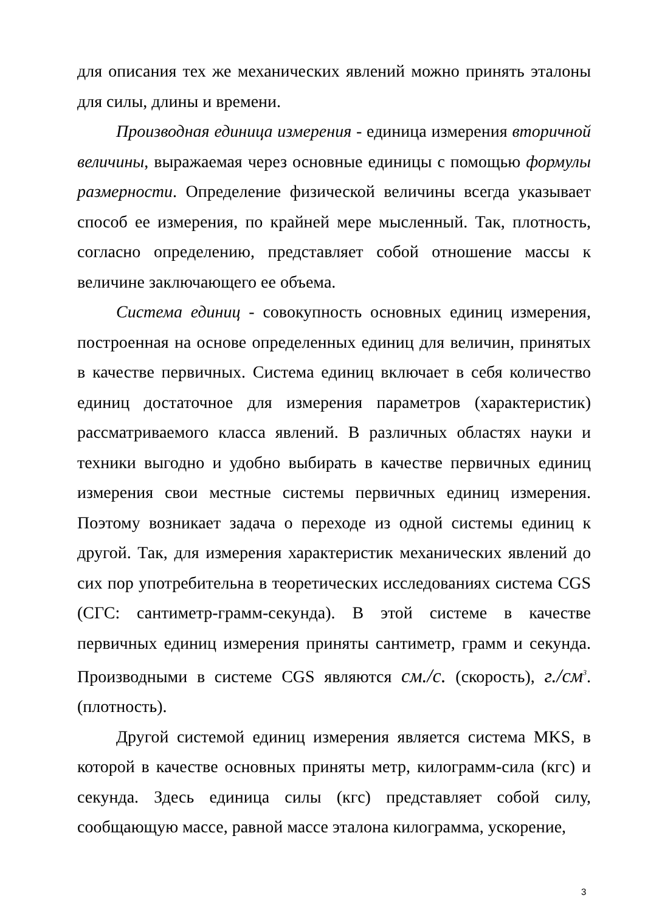для описания тех же механических явлений можно принять эталоны для силы, длины и времени.
Производная единица измерения - единица измерения вторичной величины, выражаемая через основные единицы с помощью формулы размерности. Определение физической величины всегда указывает способ ее измерения, по крайней мере мысленный. Так, плотность, согласно определению, представляет собой отношение массы к величине заключающего ее объема.
Система единиц - совокупность основных единиц измерения, построенная на основе определенных единиц для величин, принятых в качестве первичных. Система единиц включает в себя количество единиц достаточное для измерения параметров (характеристик) рассматриваемого класса явлений. В различных областях науки и техники выгодно и удобно выбирать в качестве первичных единиц измерения свои местные системы первичных единиц измерения. Поэтому возникает задача о переходе из одной системы единиц к другой. Так, для измерения характеристик механических явлений до сих пор употребительна в теоретических исследованиях система CGS (СГС: сантиметр-грамм-секунда). В этой системе в качестве первичных единиц измерения приняты сантиметр, грамм и секунда. Производными в системе CGS являются см./с. (скорость), г./см<sup>3</sup>.(плотность).
Другой системой единиц измерения является система MKS, в которой в качестве основных приняты метр, килограмм-сила (кгс) и секунда. Здесь единица силы (кгс) представляет собой силу, сообщающую массе, равной массе эталона килограмма, ускорение,
3